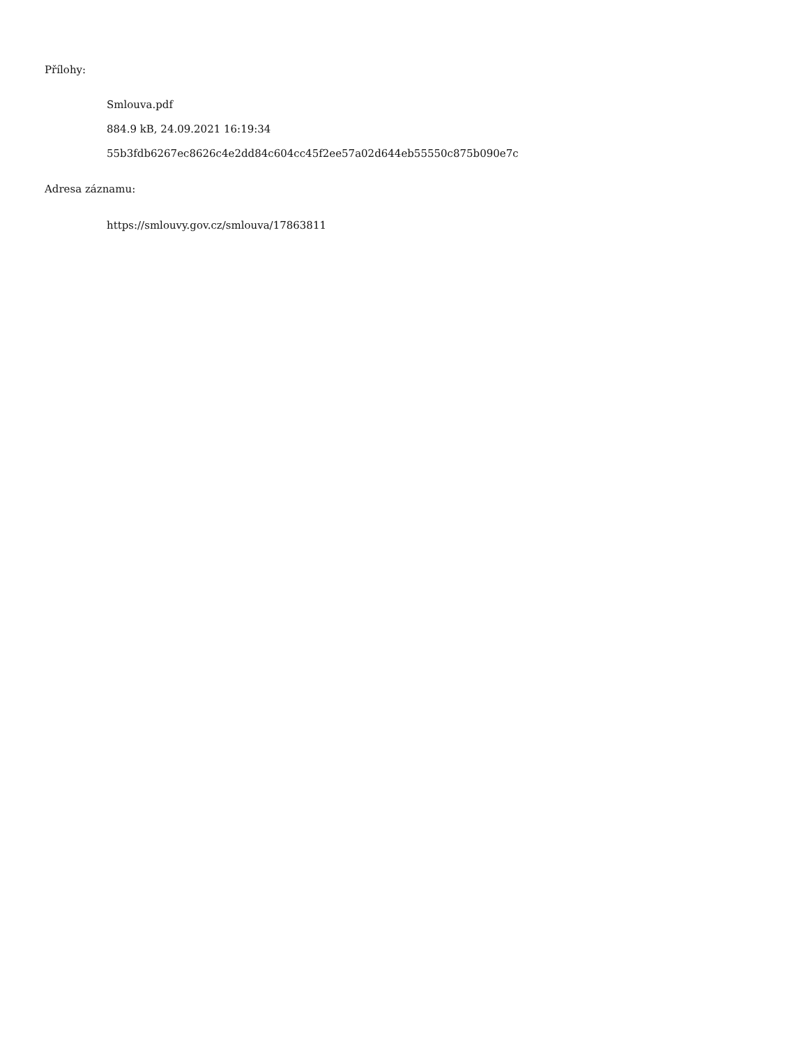Přílohy:
Smlouva.pdf
884.9 kB, 24.09.2021 16:19:34
55b3fdb6267ec8626c4e2dd84c604cc45f2ee57a02d644eb55550c875b090e7c
Adresa záznamu:
https://smlouvy.gov.cz/smlouva/17863811